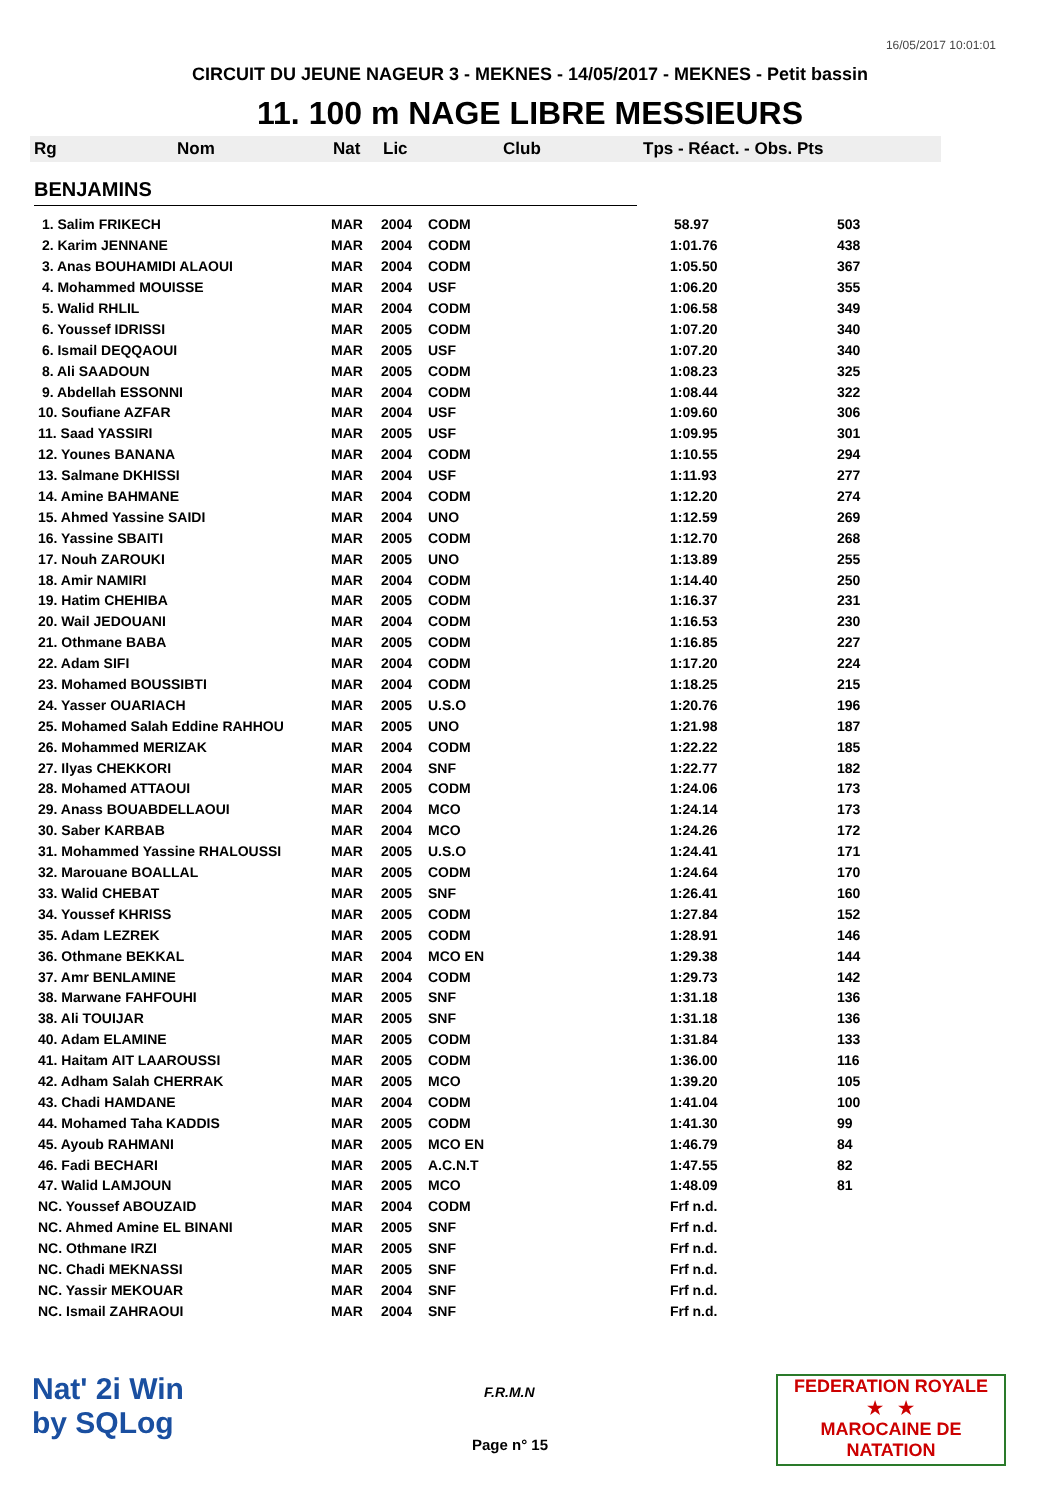16/05/2017 10:01:01
CIRCUIT DU JEUNE NAGEUR 3 - MEKNES - 14/05/2017 - MEKNES - Petit bassin
11. 100 m NAGE LIBRE MESSIEURS
Rg Nom Nat Lic Club Tps - Réact. - Obs. Pts
BENJAMINS
| 1. Salim FRIKECH | MAR | 2004 | CODM | 58.97 | 503 |
| 2. Karim JENNANE | MAR | 2004 | CODM | 1:01.76 | 438 |
| 3. Anas BOUHAMIDI ALAOUI | MAR | 2004 | CODM | 1:05.50 | 367 |
| 4. Mohammed MOUISSE | MAR | 2004 | USF | 1:06.20 | 355 |
| 5. Walid RHLIL | MAR | 2004 | CODM | 1:06.58 | 349 |
| 6. Youssef IDRISSI | MAR | 2005 | CODM | 1:07.20 | 340 |
| 6. Ismail DEQQAOUI | MAR | 2005 | USF | 1:07.20 | 340 |
| 8. Ali SAADOUN | MAR | 2005 | CODM | 1:08.23 | 325 |
| 9. Abdellah ESSONNI | MAR | 2004 | CODM | 1:08.44 | 322 |
| 10. Soufiane AZFAR | MAR | 2004 | USF | 1:09.60 | 306 |
| 11. Saad YASSIRI | MAR | 2005 | USF | 1:09.95 | 301 |
| 12. Younes BANANA | MAR | 2004 | CODM | 1:10.55 | 294 |
| 13. Salmane DKHISSI | MAR | 2004 | USF | 1:11.93 | 277 |
| 14. Amine BAHMANE | MAR | 2004 | CODM | 1:12.20 | 274 |
| 15. Ahmed Yassine SAIDI | MAR | 2004 | UNO | 1:12.59 | 269 |
| 16. Yassine SBAITI | MAR | 2005 | CODM | 1:12.70 | 268 |
| 17. Nouh ZAROUKI | MAR | 2005 | UNO | 1:13.89 | 255 |
| 18. Amir NAMIRI | MAR | 2004 | CODM | 1:14.40 | 250 |
| 19. Hatim CHEHIBA | MAR | 2005 | CODM | 1:16.37 | 231 |
| 20. Wail JEDOUANI | MAR | 2004 | CODM | 1:16.53 | 230 |
| 21. Othmane BABA | MAR | 2005 | CODM | 1:16.85 | 227 |
| 22. Adam SIFI | MAR | 2004 | CODM | 1:17.20 | 224 |
| 23. Mohamed BOUSSIBTI | MAR | 2004 | CODM | 1:18.25 | 215 |
| 24. Yasser OUARIACH | MAR | 2005 | U.S.O | 1:20.76 | 196 |
| 25. Mohamed Salah Eddine RAHHOU | MAR | 2005 | UNO | 1:21.98 | 187 |
| 26. Mohammed MERIZAK | MAR | 2004 | CODM | 1:22.22 | 185 |
| 27. Ilyas CHEKKORI | MAR | 2004 | SNF | 1:22.77 | 182 |
| 28. Mohamed ATTAOUI | MAR | 2005 | CODM | 1:24.06 | 173 |
| 29. Anass BOUABDELLAOUI | MAR | 2004 | MCO | 1:24.14 | 173 |
| 30. Saber KARBAB | MAR | 2004 | MCO | 1:24.26 | 172 |
| 31. Mohammed Yassine RHALOUSSI | MAR | 2005 | U.S.O | 1:24.41 | 171 |
| 32. Marouane BOALLAL | MAR | 2005 | CODM | 1:24.64 | 170 |
| 33. Walid CHEBAT | MAR | 2005 | SNF | 1:26.41 | 160 |
| 34. Youssef KHRISS | MAR | 2005 | CODM | 1:27.84 | 152 |
| 35. Adam LEZREK | MAR | 2005 | CODM | 1:28.91 | 146 |
| 36. Othmane BEKKAL | MAR | 2004 | MCO EN | 1:29.38 | 144 |
| 37. Amr BENLAMINE | MAR | 2004 | CODM | 1:29.73 | 142 |
| 38. Marwane FAHFOUHI | MAR | 2005 | SNF | 1:31.18 | 136 |
| 38. Ali TOUIJAR | MAR | 2005 | SNF | 1:31.18 | 136 |
| 40. Adam ELAMINE | MAR | 2005 | CODM | 1:31.84 | 133 |
| 41. Haitam AIT LAAROUSSI | MAR | 2005 | CODM | 1:36.00 | 116 |
| 42. Adham Salah CHERRAK | MAR | 2005 | MCO | 1:39.20 | 105 |
| 43. Chadi HAMDANE | MAR | 2004 | CODM | 1:41.04 | 100 |
| 44. Mohamed Taha KADDIS | MAR | 2005 | CODM | 1:41.30 | 99 |
| 45. Ayoub RAHMANI | MAR | 2005 | MCO EN | 1:46.79 | 84 |
| 46. Fadi BECHARI | MAR | 2005 | A.C.N.T | 1:47.55 | 82 |
| 47. Walid LAMJOUN | MAR | 2005 | MCO | 1:48.09 | 81 |
| NC. Youssef ABOUZAID | MAR | 2004 | CODM | Frf n.d. | |
| NC. Ahmed Amine EL BINANI | MAR | 2005 | SNF | Frf n.d. | |
| NC. Othmane IRZI | MAR | 2005 | SNF | Frf n.d. | |
| NC. Chadi MEKNASSI | MAR | 2005 | SNF | Frf n.d. | |
| NC. Yassir MEKOUAR | MAR | 2004 | SNF | Frf n.d. | |
| NC. Ismail ZAHRAOUI | MAR | 2004 | SNF | Frf n.d. | |
Nat' 2i Win
by SQLog
F.R.M.N
Page n° 15
FEDERATION ROYALE
★ ★
MAROCAINE DE NATATION